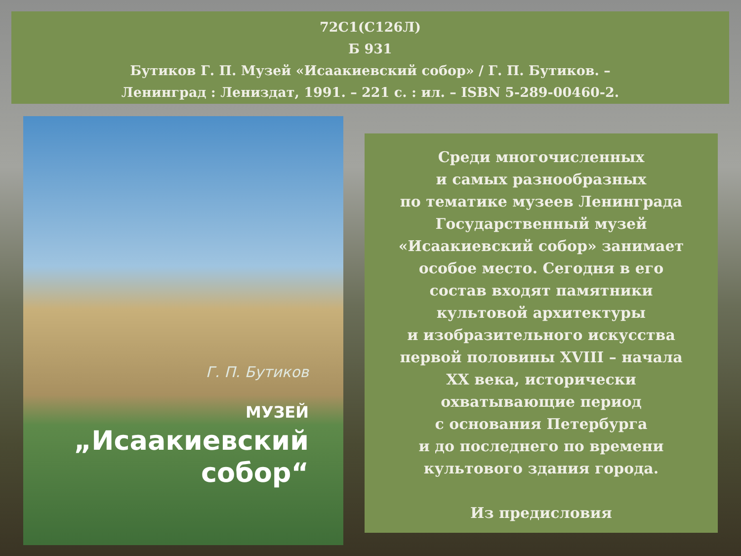72С1(С126Л)
Б 931
Бутиков Г. П. Музей «Исаакиевский собор» / Г. П. Бутиков. –
Ленинград : Лениздат, 1991. – 221 с. : ил. – ISBN 5-289-00460-2.
Г. П. Бутиков
МУЗЕЙ
„Исаакиевский
собор“
Среди многочисленных
и самых разнообразных
по тематике музеев Ленинграда
Государственный музей
«Исаакиевский собор» занимает
особое место. Сегодня в его
состав входят памятники
культовой архитектуры
и изобразительного искусства
первой половины XVIII – начала
XX века, исторически
охватывающие период
с основания Петербурга
и до последнего по времени
культового здания города.
Из предисловия